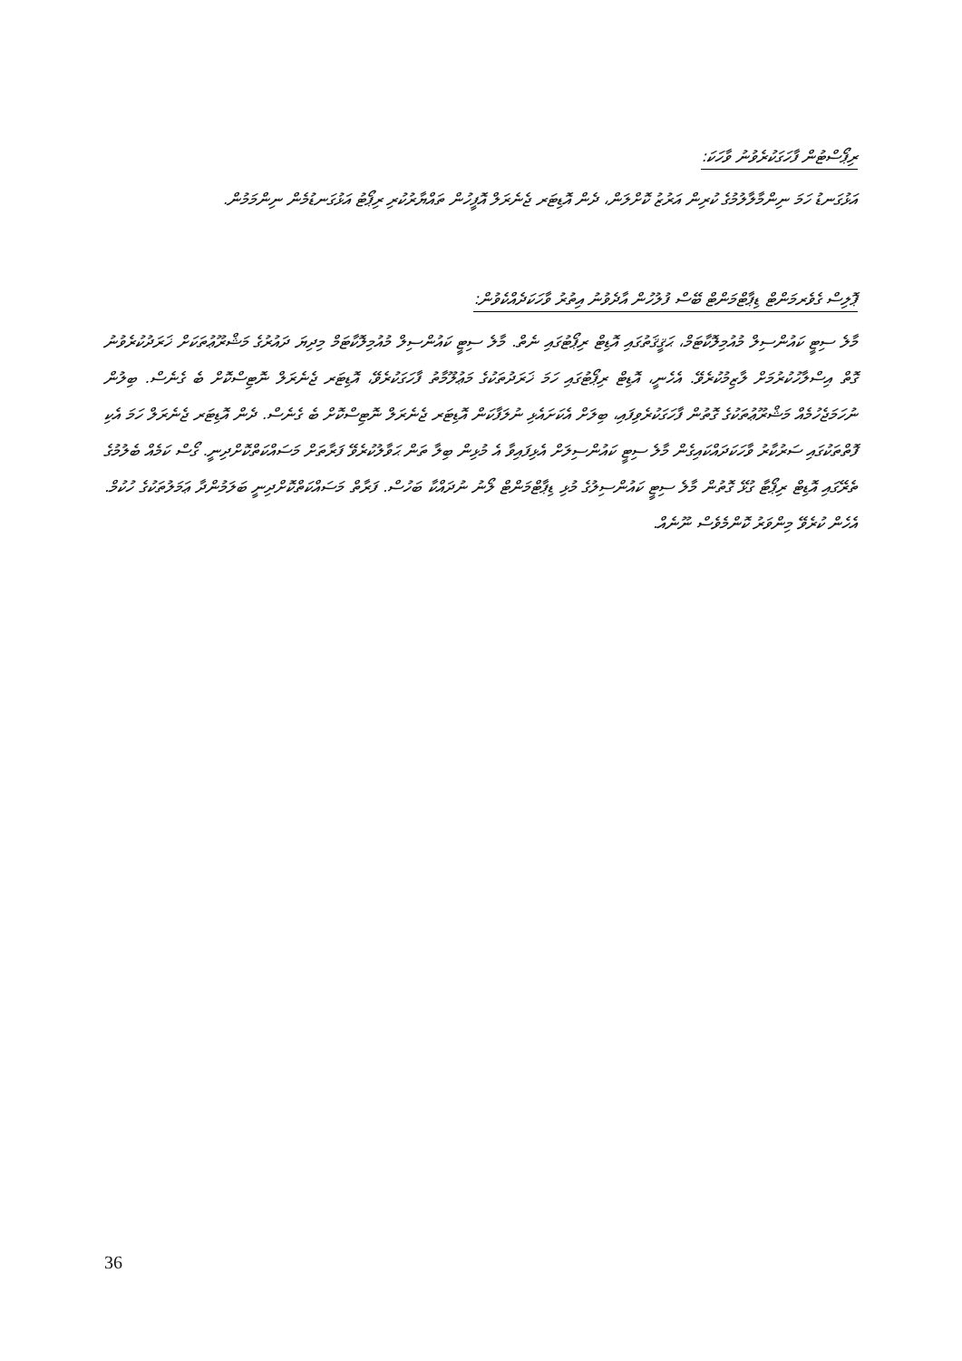ރިޕޯސްޓުން ފާހަގަކުރެވުނު ވާހަކަ:
އަޅުގަނޑު ހަމަ ނިންމާލާލުމުގެ ކުރިން އަރުޒު ކޮށްލަން، ދެން އޮޑިޓަރ ޖެނެރަލް އޮފީހުން ތައްޔާރުކުރި ރިޕޯޓު އަޅުގަނޑުމެން ނިންމަމުން.
ޕޮލިސް ގެވެރމަންޓް ޑިޕާޓްމަންޓް ބޭސް ފުލުހުން އާދެވުނު އިތުރު ވާހަކަދެއްކެވުން:
މާލެ ސިޓީ ކައުންސިލް މުއުމިލޮކާޓަމް، ޙަޤީޤަތުގައި އޮޑިޓް ރިޕޯޓުގައި ނެތް. މާލެ ސިޓީ ކައުންސިލް މުއުމިލޮކާޓަމް މިދިޔަ ދައުރުގެ މަޝްރޫޢުތަކަށް ޚަރަދުކުރެވުނު ގޮތް އިސްލާހުކުރުމަށް ލާޒިމުކުރެވޭ. އެހެނީ، އޮޑިޓް ރިޕޯޓުގައި ހަމަ ޚަރަދުތަކުގެ މަޢުލޫމާތު ފާހަގަކުރެވޭ، އޮޑިޓަރ ޖެނެރަލް ނޮޓިސްކޮށް ބެ ގެނެސް. ބިލުން ނުހަމަޖެހުމެއް މަޝްރޫޢުތަކުގެ ގޮތުން ފާހަގަކުރެވިފައި، ބިލަށް އެކަށައެޅި ނުލަފާކަން އޮޑިޓަރ ޖެނެރަލް ނޮޓިސްކޮށް ބެ ގެނެސް. ދެން އޮޑިޓަރ ޖެނެރަލް ހަމަ އެކި ފޮތްތަކުގައި ސަރުކާރު ވާހަކަދައްކައިގެން މާލެ ސިޓީ ކައުންސިލަށް އެޅިފައިވާ އެ މުޅިން ބިލާ ތަން ޙަވާލުކުރެވޭ ފަރާތަށް މަސައްކަތްކޮށްދިނީ. ގޯސް ކަމެއް ބެލުމުގެ ތެރޭގައި އޮޑިޓް ރިޕޯޓާ ގުޅޭ ގޮތުން މާލެ ސިޓީ ކައުންސިލުގެ މުޅި ޑިޕާޓްމަންޓް ލޯނު ނުދައްކާ ބަހުސް. ފަރާތް މަސައްކަތްކޮށްދިނީ ބަލަމުންދާ ޢަމަލުތަކުގެ ހުކުމް. އެހެން ކުރެވޭ މިންވަރު ކޮންމެވެސް ނޫނެއް.
36